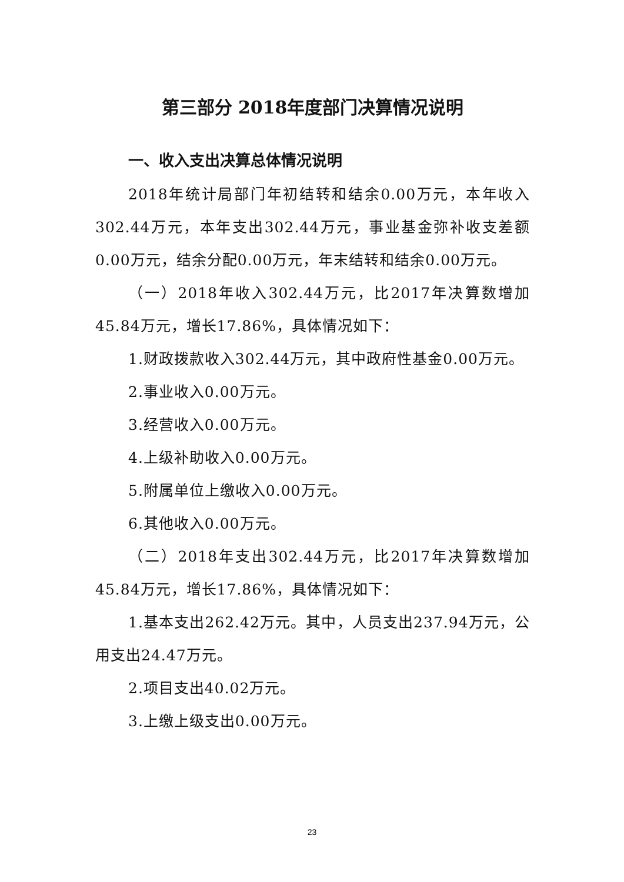第三部分 2018年度部门决算情况说明
一、收入支出决算总体情况说明
2018年统计局部门年初结转和结余0.00万元，本年收入302.44万元，本年支出302.44万元，事业基金弥补收支差额0.00万元，结余分配0.00万元，年末结转和结余0.00万元。
（一）2018年收入302.44万元，比2017年决算数增加45.84万元，增长17.86%，具体情况如下：
1.财政拨款收入302.44万元，其中政府性基金0.00万元。
2.事业收入0.00万元。
3.经营收入0.00万元。
4.上级补助收入0.00万元。
5.附属单位上缴收入0.00万元。
6.其他收入0.00万元。
（二）2018年支出302.44万元，比2017年决算数增加45.84万元，增长17.86%，具体情况如下：
1.基本支出262.42万元。其中，人员支出237.94万元，公用支出24.47万元。
2.项目支出40.02万元。
3.上缴上级支出0.00万元。
23